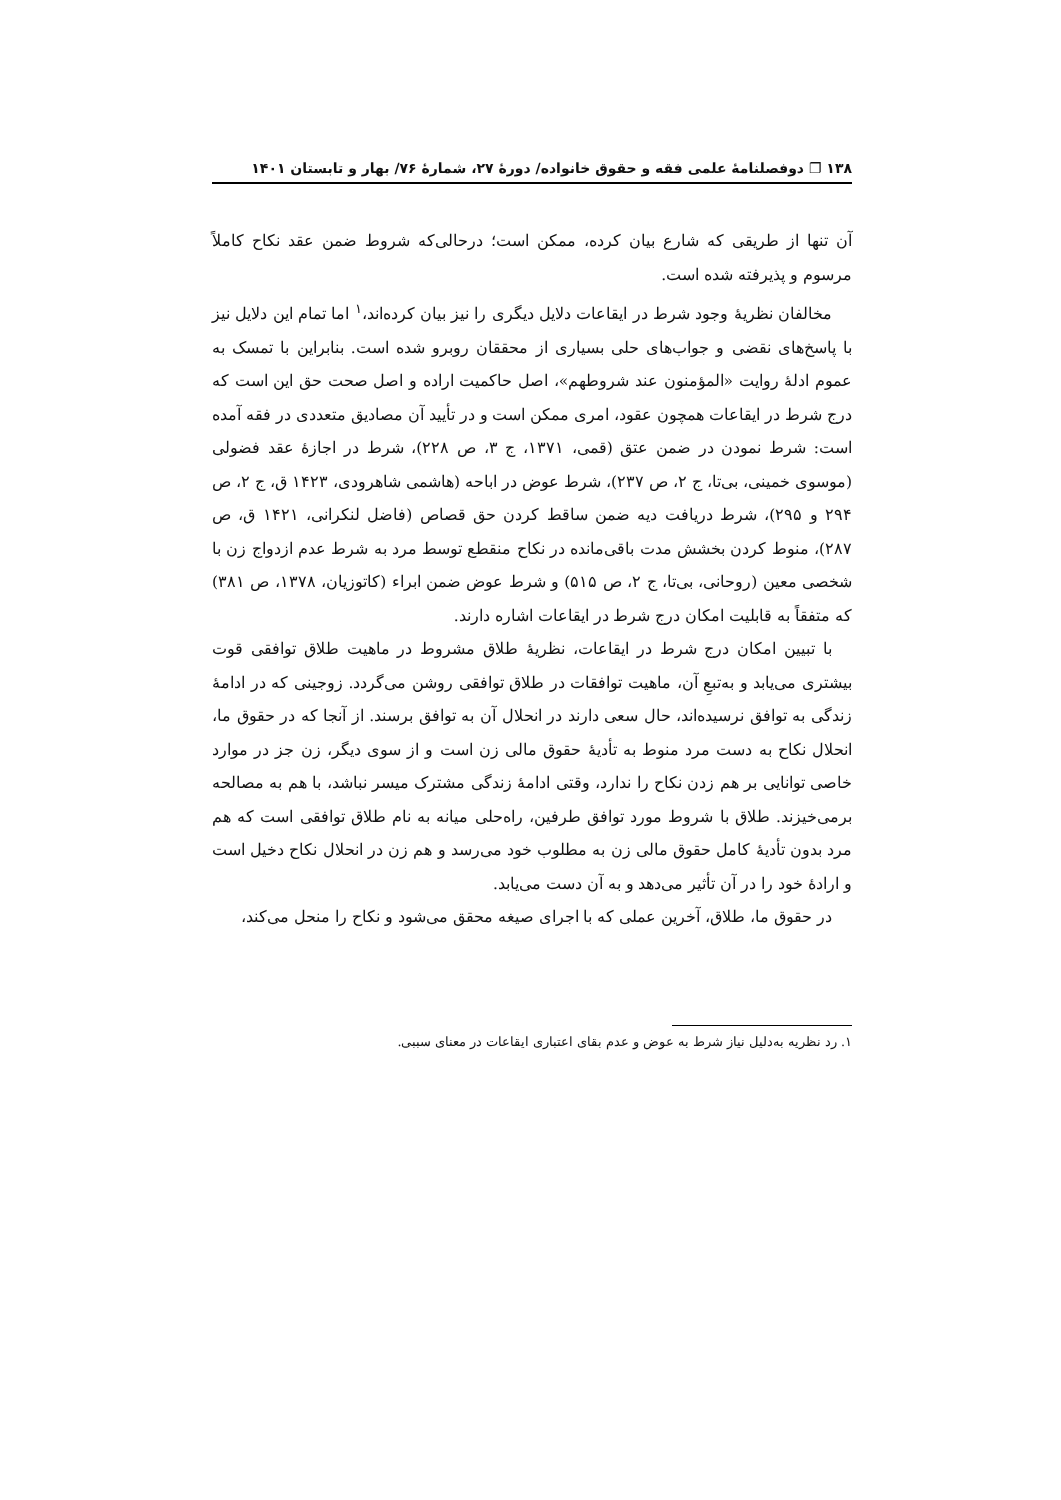۱۳۸ ❐ دوفصلنامۀ علمی فقه و حقوق خانواده/ دورۀ ۲۷، شمارۀ ۷۶/ بهار و تابستان ۱۴۰۱
آن تنها از طریقی که شارع بیان کرده، ممکن است؛ درحالی‌که شروط ضمن عقد نکاح کاملاً مرسوم و پذیرفته شده است.
مخالفان نظریۀ وجود شرط در ایقاعات دلایل دیگری را نیز بیان کرده‌اند،<sup>۱</sup> اما تمام این دلایل نیز با پاسخ‌های نقضی و جواب‌های حلی بسیاری از محققان روبرو شده است. بنابراین با تمسک به عموم ادلۀ روایت «المؤمنون عند شروطهم»، اصل حاکمیت اراده و اصل صحت حق این است که درج شرط در ایقاعات همچون عقود، امری ممکن است و در تأیید آن مصادیق متعددی در فقه آمده است: شرط نمودن در ضمن عتق (قمی، ۱۳۷۱، ج ۳، ص ۲۲۸)، شرط در اجازۀ عقد فضولی (موسوی خمینی، بی‌تا، ج ۲، ص ۲۳۷)، شرط عوض در اباحه (هاشمی شاهرودی، ۱۴۲۳ ق، ج ۲، ص ۲۹۴ و ۲۹۵)، شرط دریافت دیه ضمن ساقط کردن حق قصاص (فاضل لنکرانی، ۱۴۲۱ ق، ص ۲۸۷)، منوط کردن بخشش مدت باقی‌مانده در نکاح منقطع توسط مرد به شرط عدم ازدواج زن با شخصی معین (روحانی، بی‌تا، ج ۲، ص ۵۱۵) و شرط عوض ضمن ابراء (کاتوزیان، ۱۳۷۸، ص ۳۸۱) که متفقاً به قابلیت امکان درج شرط در ایقاعات اشاره دارند.
با تبیین امکان درج شرط در ایقاعات، نظریۀ طلاق مشروط در ماهیت طلاق توافقی قوت بیشتری می‌یابد و به‌تبعِ آن، ماهیت توافقات در طلاق توافقی روشن می‌گردد. زوجینی که در ادامۀ زندگی به توافق نرسیده‌اند، حال سعی دارند در انحلال آن به توافق برسند. از آنجا که در حقوق ما، انحلال نکاح به دست مرد منوط به تأدیۀ حقوق مالی زن است و از سوی دیگر، زن جز در موارد خاصی توانایی بر هم زدن نکاح را ندارد، وقتی ادامۀ زندگی مشترک میسر نباشد، با هم به مصالحه برمی‌خیزند. طلاق با شروط مورد توافق طرفین، راه‌حلی میانه به نام طلاق توافقی است که هم مرد بدون تأدیۀ کامل حقوق مالی زن به مطلوب خود می‌رسد و هم زن در انحلال نکاح دخیل است و ارادۀ خود را در آن تأثیر می‌دهد و به آن دست می‌یابد.
در حقوق ما، طلاق، آخرین عملی که با اجرای صیغه محقق می‌شود و نکاح را منحل می‌کند،
۱. رد نظریه به‌دلیل نیاز شرط به عوض و عدم بقای اعتباری ایقاعات در معنای سببی.